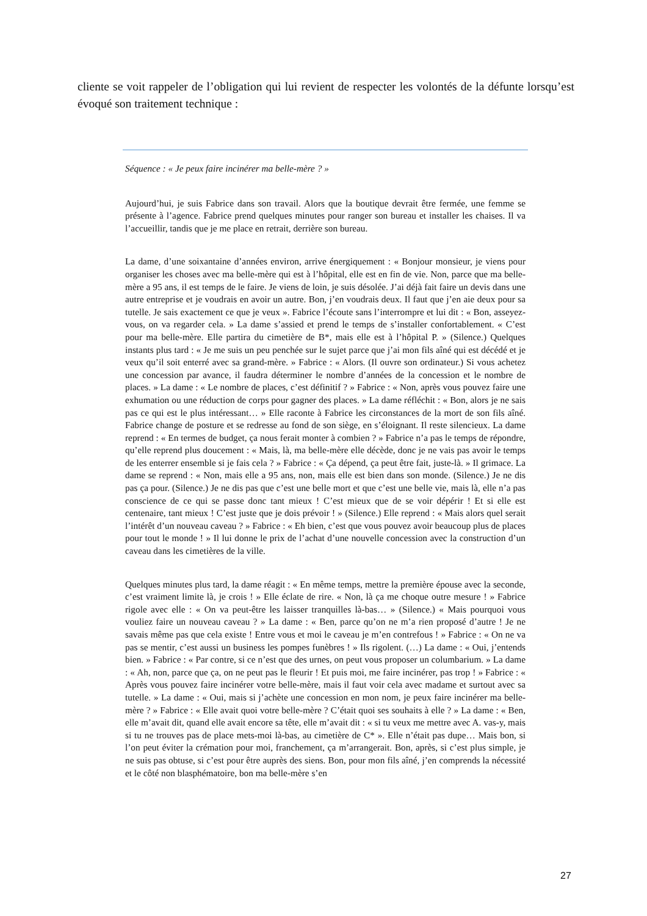cliente se voit rappeler de l’obligation qui lui revient de respecter les volontés de la défunte lorsqu’est évoqué son traitement technique :
Séquence : « Je peux faire incinérer ma belle-mère ? »
Aujourd’hui, je suis Fabrice dans son travail. Alors que la boutique devrait être fermée, une femme se présente à l’agence. Fabrice prend quelques minutes pour ranger son bureau et installer les chaises. Il va l’accueillir, tandis que je me place en retrait, derrière son bureau.
La dame, d’une soixantaine d’années environ, arrive énergiquement : « Bonjour monsieur, je viens pour organiser les choses avec ma belle-mère qui est à l’hôpital, elle est en fin de vie. Non, parce que ma belle-mère a 95 ans, il est temps de le faire. Je viens de loin, je suis désolée. J’ai déjà fait faire un devis dans une autre entreprise et je voudrais en avoir un autre. Bon, j’en voudrais deux. Il faut que j’en aie deux pour sa tutelle. Je sais exactement ce que je veux ». Fabrice l’écoute sans l’interrompre et lui dit : « Bon, asseyez-vous, on va regarder cela. » La dame s’assied et prend le temps de s’installer confortablement. « C’est pour ma belle-mère. Elle partira du cimetière de B*, mais elle est à l’hôpital P. » (Silence.) Quelques instants plus tard : « Je me suis un peu penchée sur le sujet parce que j’ai mon fils aîné qui est décédé et je veux qu’il soit enterré avec sa grand-mère. » Fabrice : « Alors. (Il ouvre son ordinateur.) Si vous achetez une concession par avance, il faudra déterminer le nombre d’années de la concession et le nombre de places. » La dame : « Le nombre de places, c’est définitif ? » Fabrice : « Non, après vous pouvez faire une exhumation ou une réduction de corps pour gagner des places. » La dame réfléchit : « Bon, alors je ne sais pas ce qui est le plus intéressant… » Elle raconte à Fabrice les circonstances de la mort de son fils aîné. Fabrice change de posture et se redresse au fond de son siège, en s’éloignant. Il reste silencieux. La dame reprend : « En termes de budget, ça nous ferait monter à combien ? » Fabrice n’a pas le temps de répondre, qu’elle reprend plus doucement : « Mais, là, ma belle-mère elle décède, donc je ne vais pas avoir le temps de les enterrer ensemble si je fais cela ? » Fabrice : « Ça dépend, ça peut être fait, juste-là. » Il grimace. La dame se reprend : « Non, mais elle a 95 ans, non, mais elle est bien dans son monde. (Silence.) Je ne dis pas ça pour. (Silence.) Je ne dis pas que c’est une belle mort et que c’est une belle vie, mais là, elle n’a pas conscience de ce qui se passe donc tant mieux ! C’est mieux que de se voir dépérir ! Et si elle est centenaire, tant mieux ! C’est juste que je dois prévoir ! » (Silence.) Elle reprend : « Mais alors quel serait l’intérêt d’un nouveau caveau ? » Fabrice : « Eh bien, c’est que vous pouvez avoir beaucoup plus de places pour tout le monde ! » Il lui donne le prix de l’achat d’une nouvelle concession avec la construction d’un caveau dans les cimetières de la ville.
Quelques minutes plus tard, la dame réagit : « En même temps, mettre la première épouse avec la seconde, c’est vraiment limite là, je crois ! » Elle éclate de rire. « Non, là ça me choque outre mesure ! » Fabrice rigole avec elle : « On va peut-être les laisser tranquilles là-bas… » (Silence.) « Mais pourquoi vous vouliez faire un nouveau caveau ? » La dame : « Ben, parce qu’on ne m’a rien proposé d’autre ! Je ne savais même pas que cela existe ! Entre vous et moi le caveau je m’en contrefous ! » Fabrice : « On ne va pas se mentir, c’est aussi un business les pompes funèbres ! » Ils rigolent. (…) La dame : « Oui, j’entends bien. » Fabrice : « Par contre, si ce n’est que des urnes, on peut vous proposer un columbarium. » La dame : « Ah, non, parce que ça, on ne peut pas le fleurir ! Et puis moi, me faire incinérer, pas trop ! » Fabrice : « Après vous pouvez faire incinérer votre belle-mère, mais il faut voir cela avec madame et surtout avec sa tutelle. » La dame : « Oui, mais si j’achète une concession en mon nom, je peux faire incinérer ma belle-mère ? » Fabrice : « Elle avait quoi votre belle-mère ? C’était quoi ses souhaits à elle ? » La dame : « Ben, elle m’avait dit, quand elle avait encore sa tête, elle m’avait dit : « si tu veux me mettre avec A. vas-y, mais si tu ne trouves pas de place mets-moi là-bas, au cimetière de C* ». Elle n’était pas dupe… Mais bon, si l’on peut éviter la crémation pour moi, franchement, ça m’arrangerait. Bon, après, si c’est plus simple, je ne suis pas obtuse, si c’est pour être auprès des siens. Bon, pour mon fils aîné, j’en comprends la nécessité et le côté non blasphématoire, bon ma belle-mère s’en
27